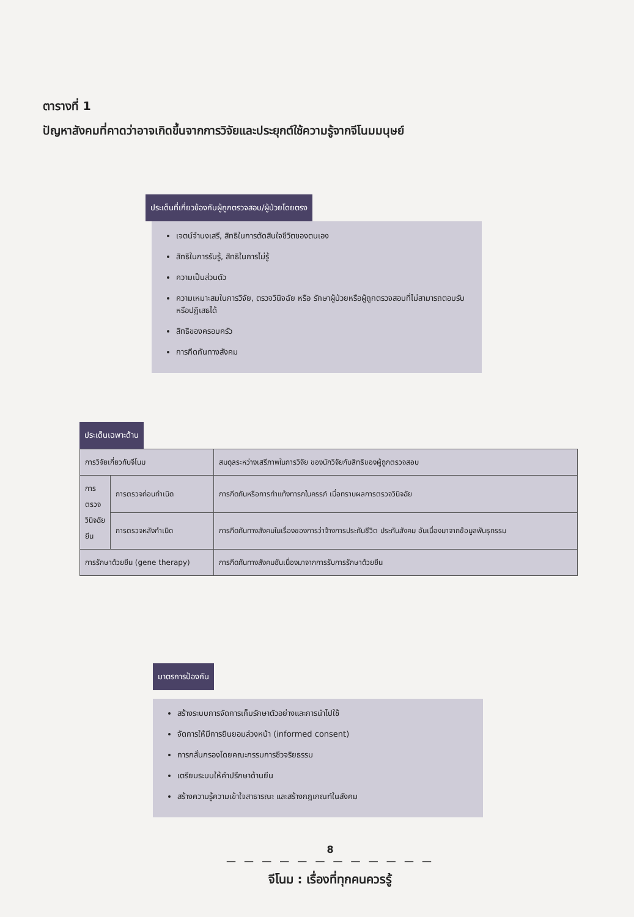ตารางที่ 1
ปัญหาสังคมที่คาดว่าอาจเกิดขึ้นจากการวิจัยและประยุกต์ใช้ความรู้จากจีโนมมนุษย์
ประเด็นที่เกี่ยวข้องกับผู้ถูกตรวจสอบ/ผู้ป่วยโดยตรง
เจตน์จำนงเสรี, สิทธิในการตัดสินใจชีวิตของตนเอง
สิทธิในการรับรู้, สิทธิในการไม่รู้
ความเป็นส่วนตัว
ความเหมาะสมในการวิจัย, ตรวจวินิจฉัย หรือ รักษาผู้ป่วยหรือผู้ถูกตรวจสอบที่ไม่สามารถตอบรับหรือปฏิเสธได้
สิทธิของครอบครัว
การกีดกันทางสังคม
ประเด็นเฉพาะด้าน
| การวิจัยเกี่ยวกับจีโนม | | สมดุลระหว่างเสรีภาพในการวิจัย ของนักวิจัยกับสิทธิของผู้ถูกตรวจสอบ |
| การตรวจวินิจฉัยยีน | การตรวจก่อนกำเนิด | การกีดกันหรือการทำแท้งทารกในครรภ์ เมื่อทราบผลการตรวจวินิจฉัย |
| | การตรวจหลังกำเนิด | การกีดกันทางสังคมในเรื่องของการว่าจ้างการประกันชีวิต ประกันสังคม อันเนื่องมาจากข้อมูลพันธุกรรม |
| การรักษาด้วยยีน (gene therapy) | | การกีดกันทางสังคมอันเนื่องมาจากการรับการรักษาด้วยยีน |
มาตรการป้องกัน
สร้างระบบการจัดการเก็บรักษาตัวอย่างและการนำไปใช้
จัดการให้มีการยินยอมล่วงหน้า (informed consent)
การกลั่นกรองโดยคณะกรรมการชีวจริยธรรม
เตรียมระบบให้คำปรึกษาด้านยีน
สร้างความรู้ความเข้าใจสาธารณะ และสร้างกฎเกณฑ์ในสังคม
8
— — — — — — — — — — — —
จีโนม : เรื่องที่ทุกคนควรรู้